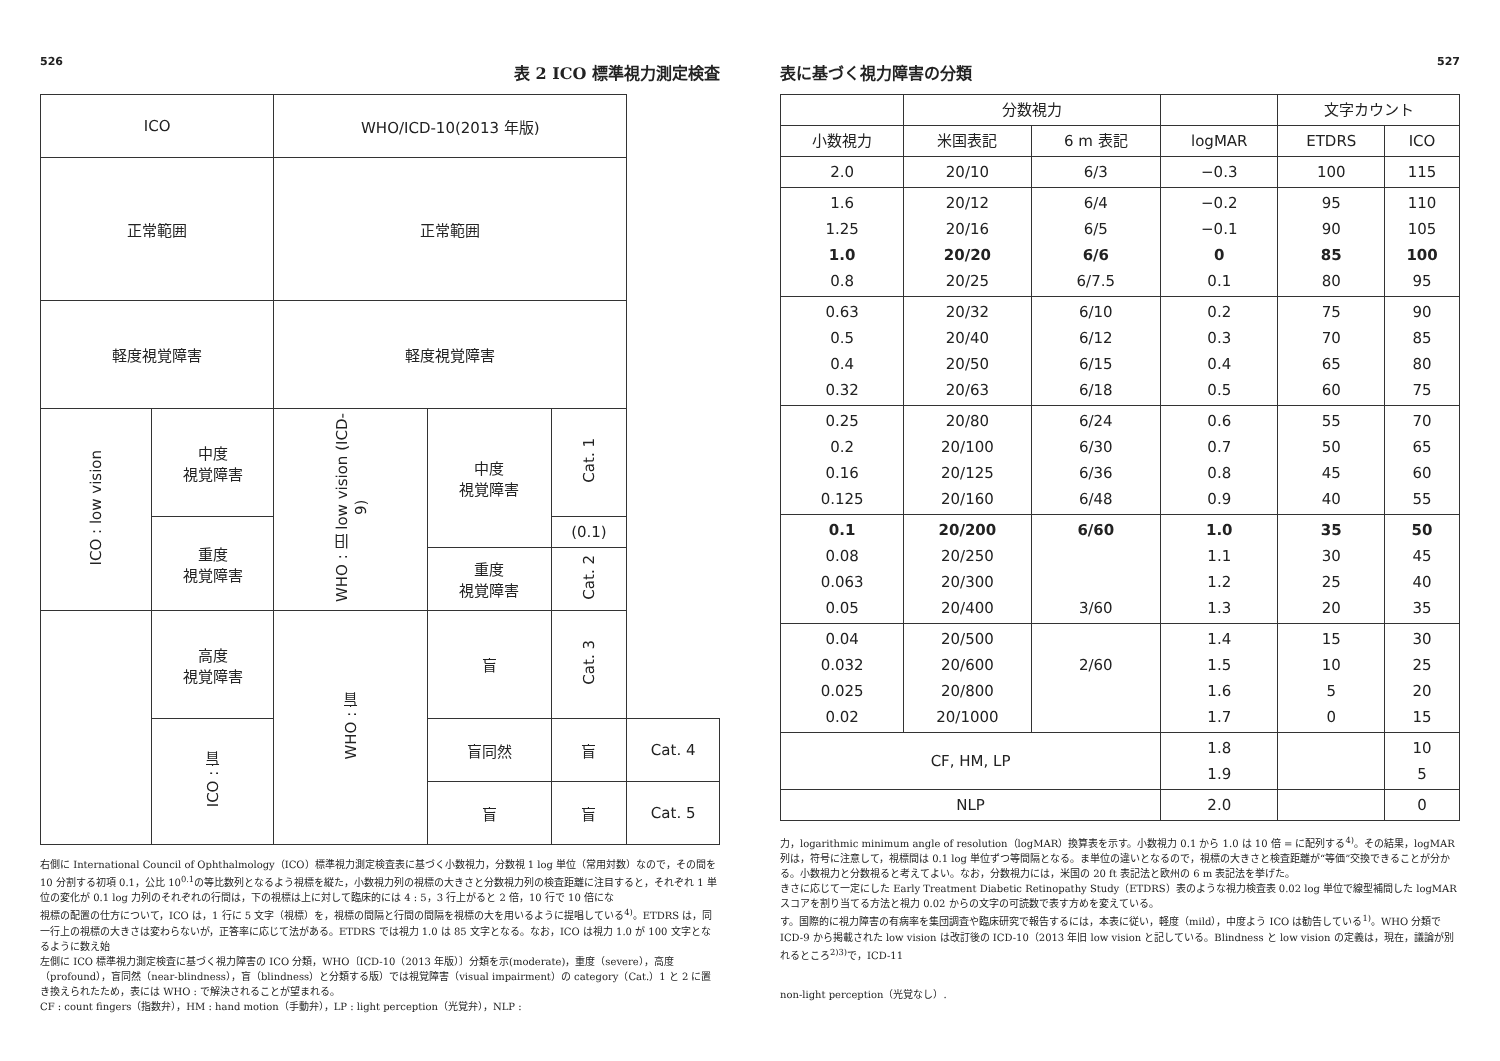526
表 2 ICO 標準視力測定検査
| ICO | | WHO/ICD-10(2013 年版) | | | |
| 正常範囲 | | 正常範囲 | | | |
| 軽度視覚障害 | | 軽度視覚障害 | | | |
| ICO : low vision | 中度 視覚障害 | WHO : 旧 low vision (ICD-9) | 中度 視覚障害 | Cat. 1 | |
| | 重度 視覚障害 | | | (0.1) | |
| | | | 重度 視覚障害 | Cat. 2 | |
| | 高度 視覚障害 | WHO : 盲 | 盲 | Cat. 3 | |
| | ICO : 盲 | | 盲同然 | 盲 | Cat. 4 |
| | | | 盲 | 盲 | Cat. 5 |
右側に International Council of Ophthalmology（ICO）標準視力測定検査表に基づく小数視力，分数視 1 log 単位（常用対数）なので，その間を 10 分割する初項 0.1，公比 10<sup>0.1</sup>の等比数列となるよう視標を縦た，小数視力列の視標の大きさと分数視力列の検査距離に注目すると，それぞれ 1 単位の変化が 0.1 log 力列のそれぞれの行間は，下の視標は上に対して臨床的には 4 : 5，3 行上がると 2 倍，10 行で 10 倍にな
視標の配置の仕方について，ICO は，1 行に 5 文字（視標）を，視標の間隔と行間の間隔を視標の大を用いるように提唱している<sup>4)</sup>。ETDRS は，同一行上の視標の大きさは変わらないが，正答率に応じて法がある。ETDRS では視力 1.0 は 85 文字となる。なお，ICO は視力 1.0 が 100 文字となるように数え始
左側に ICO 標準視力測定検査に基づく視力障害の ICO 分類，WHO〔ICD-10（2013 年版）〕分類を示(moderate)，重度（severe），高度（profound），盲同然（near-blindness），盲（blindness）と分類する版）では視覚障害（visual impairment）の category（Cat.）1 と 2 に置き換えられたため，表には WHO : で解決されることが望まれる。
CF : count fingers（指数弁），HM : hand motion（手動弁），LP : light perception（光覚弁），NLP :
527
表に基づく視力障害の分類
| | 分数視力 | | | 文字カウント | |
| 小数視力 | 米国表記 | 6 m 表記 | logMAR | ETDRS | ICO |
| 2.0 | 20/10 | 6/3 | −0.3 | 100 | 115 |
| 1.6 1.25 1.0 0.8 | 20/12 20/16 20/20 20/25 | 6/4 6/5 6/6 6/7.5 | −0.2 −0.1 0 0.1 | 95 90 85 80 | 110 105 100 95 |
| 0.63 0.5 0.4 0.32 | 20/32 20/40 20/50 20/63 | 6/10 6/12 6/15 6/18 | 0.2 0.3 0.4 0.5 | 75 70 65 60 | 90 85 80 75 |
| 0.25 0.2 0.16 0.125 | 20/80 20/100 20/125 20/160 | 6/24 6/30 6/36 6/48 | 0.6 0.7 0.8 0.9 | 55 50 45 40 | 70 65 60 55 |
| 0.1 0.08 0.063 0.05 | 20/200 20/250 20/300 20/400 | 6/60 3/60 | 1.0 1.1 1.2 1.3 | 35 30 25 20 | 50 45 40 35 |
| 0.04 0.032 0.025 0.02 | 20/500 20/600 20/800 20/1000 | 2/60 | 1.4 1.5 1.6 1.7 | 15 10 5 0 | 30 25 20 15 |
| CF, HM, LP | | | 1.8 1.9 | | 10 5 |
| NLP | | | 2.0 | | 0 |
力，logarithmic minimum angle of resolution（logMAR）換算表を示す。小数視力 0.1 から 1.0 は 10 倍 = に配列する<sup>4)</sup>。その結果，logMAR 列は，符号に注意して，視標間は 0.1 log 単位ずつ等間隔となる。ま単位の違いとなるので，視標の大きさと検査距離が“等価”交換できることが分かる。小数視力と分数視ると考えてよい。なお，分数視力には，米国の 20 ft 表記法と欧州の 6 m 表記法を挙げた。
きさに応じて一定にした Early Treatment Diabetic Retinopathy Study（ETDRS）表のような視力検査表 0.02 log 単位で線型補間した logMAR スコアを割り当てる方法と視力 0.02 からの文字の可読数で表す方めを変えている。
す。国際的に視力障害の有病率を集団調査や臨床研究で報告するには，本表に従い，軽度（mild），中度よう ICO は勧告している<sup>1)</sup>。WHO 分類で ICD-9 から掲載された low vision は改訂後の ICD-10（2013 年旧 low vision と記している。Blindness と low vision の定義は，現在，議論が別れるところ<sup>2)3)</sup>で，ICD-11
non-light perception（光覚なし）.